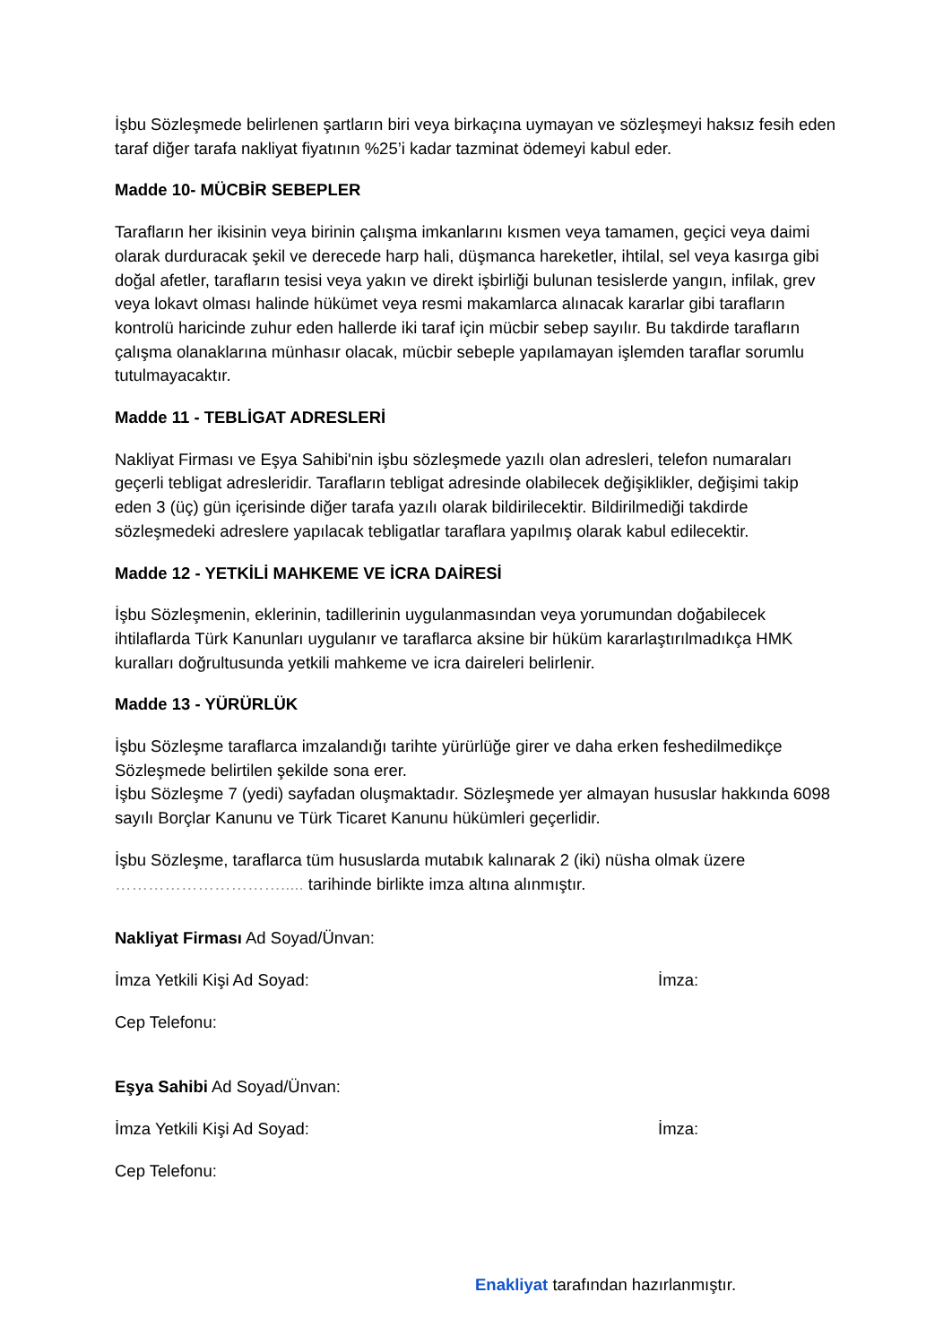İşbu Sözleşmede belirlenen şartların biri veya birkaçına uymayan ve sözleşmeyi haksız fesih eden taraf diğer tarafa nakliyat fiyatının %25’i kadar tazminat ödemeyi kabul eder.
Madde 10- MÜCBİR SEBEPLER
Tarafların her ikisinin veya birinin çalışma imkanlarını kısmen veya tamamen, geçici veya daimi olarak durduracak şekil ve derecede harp hali, düşmanca hareketler, ihtilal, sel veya kasırga gibi doğal afetler, tarafların tesisi veya yakın ve direkt işbirliği bulunan tesislerde yangın, infilak, grev veya lokavt olması halinde hükümet veya resmi makamlarca alınacak kararlar gibi tarafların kontrolü haricinde zuhur eden hallerde iki taraf için mücbir sebep sayılır. Bu takdirde tarafların çalışma olanaklarına münhasır olacak, mücbir sebeple yapılamayan işlemden taraflar sorumlu tutulmayacaktır.
Madde 11 - TEBLİGAT ADRESLERİ
Nakliyat Firması ve Eşya Sahibi'nin işbu sözleşmede yazılı olan adresleri, telefon numaraları geçerli tebligat adresleridir. Tarafların tebligat adresinde olabilecek değişiklikler, değişimi takip eden 3 (üç) gün içerisinde diğer tarafa yazılı olarak bildirilecektir. Bildirilmediği takdirde sözleşmedeki adreslere yapılacak tebligatlar taraflara yapılmış olarak kabul edilecektir.
Madde 12 - YETKİLİ MAHKEME VE İCRA DAİRESİ
İşbu Sözleşmenin, eklerinin, tadillerinin uygulanmasından veya yorumundan doğabilecek ihtilaflarda Türk Kanunları uygulanır ve taraflarca aksine bir hüküm kararlaştırılmadıkça HMK kuralları doğrultusunda yetkili mahkeme ve icra daireleri belirlenir.
Madde 13 - YÜRÜRLÜK
İşbu Sözleşme taraflarca imzalandığı tarihte yürürlüğe girer ve daha erken feshedilmedikçe Sözleşmede belirtilen şekilde sona erer.
İşbu Sözleşme 7 (yedi) sayfadan oluşmaktadır. Sözleşmede yer almayan hususlar hakkında 6098 sayılı Borçlar Kanunu ve Türk Ticaret Kanunu hükümleri geçerlidir.
İşbu Sözleşme, taraflarca tüm hususlarda mutabık kalınarak 2 (iki) nüsha olmak üzere …………………………..... tarihinde birlikte imza altına alınmıştır.
Nakliyat Firması Ad Soyad/Ünvan:
İmza Yetkili Kişi Ad Soyad: İmza:
Cep Telefonu:
Eşya Sahibi Ad Soyad/Ünvan:
İmza Yetkili Kişi Ad Soyad: İmza:
Cep Telefonu:
Enakliyat tarafından hazırlanmıştır.